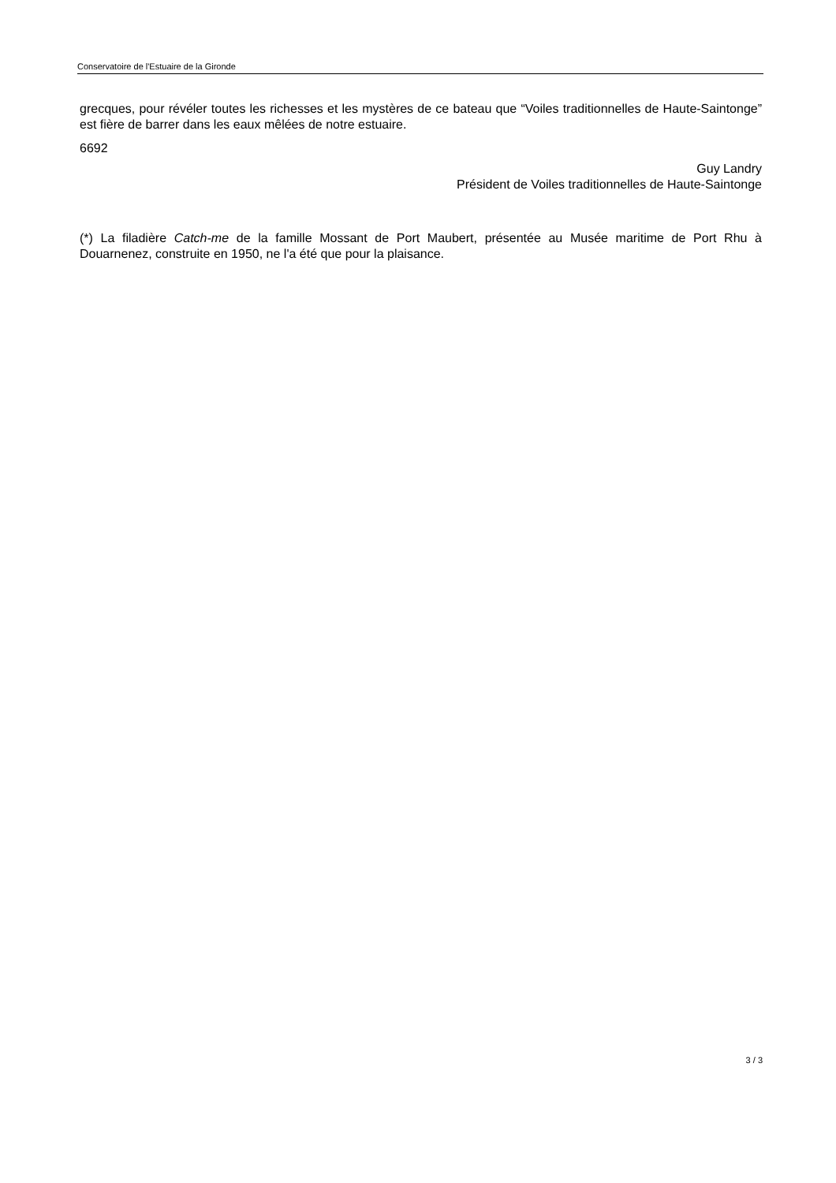Conservatoire de l'Estuaire de la Gironde
grecques, pour révéler toutes les richesses et les mystères de ce bateau que “Voiles traditionnelles de Haute-Saintonge” est fière de barrer dans les eaux mêlées de notre estuaire.
6692
Guy Landry
Président de Voiles traditionnelles de Haute-Saintonge
(*) La filadière Catch-me de la famille Mossant de Port Maubert, présentée au Musée maritime de Port Rhu à Douarnenez, construite en 1950, ne l'a été que pour la plaisance.
3 / 3